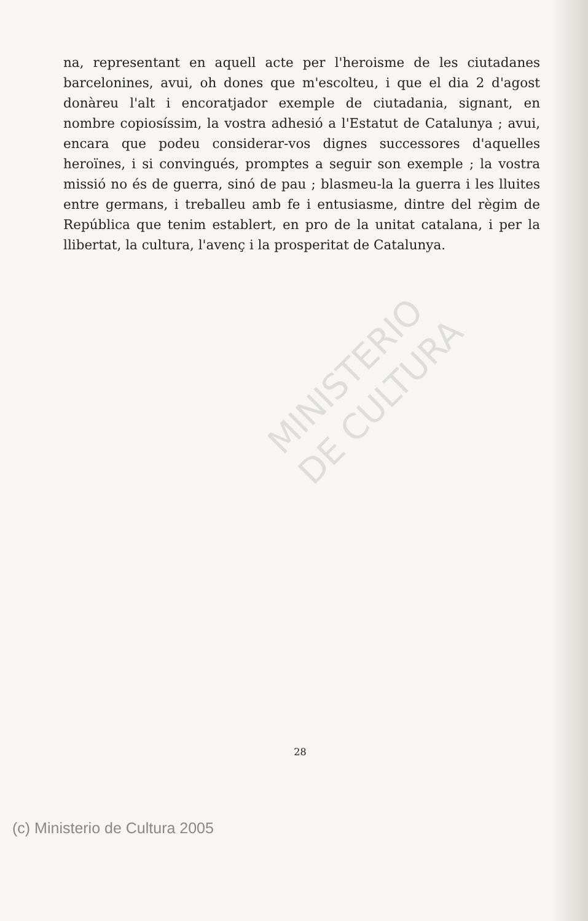MINISTERIO
DE CULTURA
na, representant en aquell acte per l'heroisme de les ciutadanes barcelonines, avui, oh dones que m'escolteu, i que el dia 2 d'agost donàreu l'alt i encoratjador exemple de ciutadania, signant, en nombre copiosíssim, la vostra adhesió a l'Estatut de Catalunya ; avui, encara que podeu considerar-vos dignes successores d'aquelles heroïnes, i si convingués, promptes a seguir son exemple ; la vostra missió no és de guerra, sinó de pau ; blasmeu-la la guerra i les lluites entre germans, i treballeu amb fe i entusiasme, dintre del règim de República que tenim establert, en pro de la unitat catalana, i per la llibertat, la cultura, l'avenç i la prosperitat de Catalunya.
28
(c) Ministerio de Cultura 2005